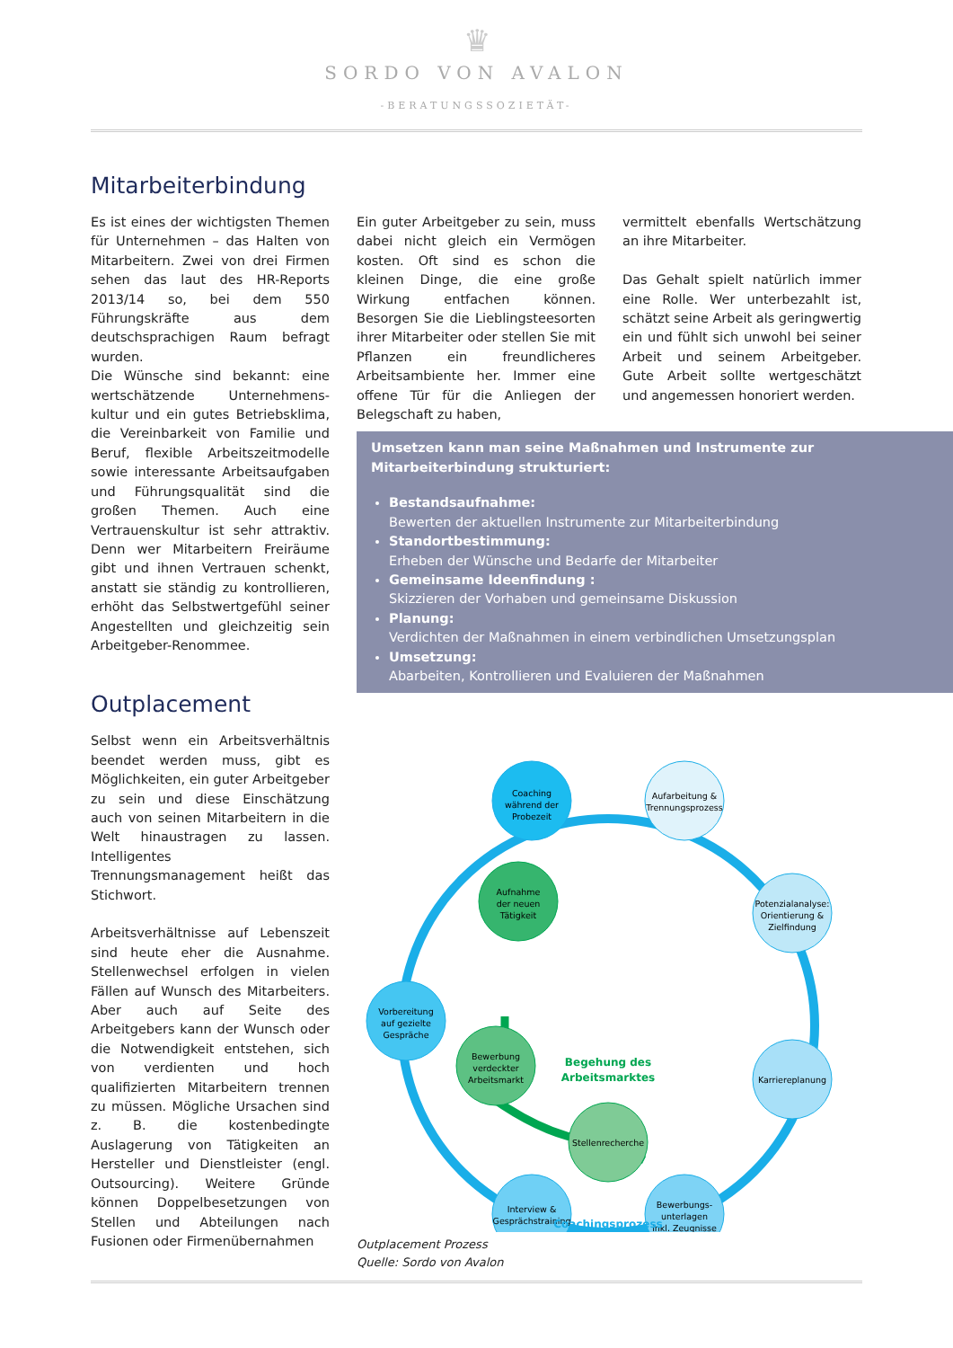♛
SORDO VON AVALON
-BERATUNGSSOZIETÄT-
Mitarbeiterbindung
Es ist eines der wichtigsten Themen für Unternehmen – das Halten von Mitarbeitern. Zwei von drei Firmen sehen das laut des HR-Reports 2013/14 so, bei dem 550 Führungskräfte aus dem deutschsprachigen Raum befragt wurden.
Die Wünsche sind bekannt: eine wertschätzende Unternehmens-kultur und ein gutes Betriebsklima, die Vereinbarkeit von Familie und Beruf, flexible Arbeitszeitmodelle sowie interessante Arbeitsaufgaben und Führungsqualität sind die großen Themen. Auch eine Vertrauenskultur ist sehr attraktiv. Denn wer Mitarbeitern Freiräume gibt und ihnen Vertrauen schenkt, anstatt sie ständig zu kontrollieren, erhöht das Selbstwertgefühl seiner Angestellten und gleichzeitig sein Arbeitgeber-Renommee.
Outplacement
Selbst wenn ein Arbeitsverhältnis beendet werden muss, gibt es Möglichkeiten, ein guter Arbeitgeber zu sein und diese Einschätzung auch von seinen Mitarbeitern in die Welt hinaustragen zu lassen. Intelligentes Trennungsmanagement heißt das Stichwort.
Arbeitsverhältnisse auf Lebenszeit sind heute eher die Ausnahme. Stellenwechsel erfolgen in vielen Fällen auf Wunsch des Mitarbeiters. Aber auch auf Seite des Arbeitgebers kann der Wunsch oder die Notwendigkeit entstehen, sich von verdienten und hoch qualifizierten Mitarbeitern trennen zu müssen. Mögliche Ursachen sind z. B. die kostenbedingte Auslagerung von Tätigkeiten an Hersteller und Dienstleister (engl. Outsourcing). Weitere Gründe können Doppelbesetzungen von Stellen und Abteilungen nach Fusionen oder Firmenübernahmen
Ein guter Arbeitgeber zu sein, muss dabei nicht gleich ein Vermögen kosten. Oft sind es schon die kleinen Dinge, die eine große Wirkung entfachen können. Besorgen Sie die Lieblingsteesorten ihrer Mitarbeiter oder stellen Sie mit Pflanzen ein freundlicheres Arbeitsambiente her. Immer eine offene Tür für die Anliegen der Belegschaft zu haben,
vermittelt ebenfalls Wertschätzung an ihre Mitarbeiter.
Das Gehalt spielt natürlich immer eine Rolle. Wer unterbezahlt ist, schätzt seine Arbeit als geringwertig ein und fühlt sich unwohl bei seiner Arbeit und seinem Arbeitgeber. Gute Arbeit sollte wertgeschätzt und angemessen honoriert werden.
Umsetzen kann man seine Maßnahmen und Instrumente zur Mitarbeiterbindung strukturiert:
Bestandsaufnahme:
Bewerten der aktuellen Instrumente zur Mitarbeiterbindung
Standortbestimmung:
Erheben der Wünsche und Bedarfe der Mitarbeiter
Gemeinsame Ideenfindung :
Skizzieren der Vorhaben und gemeinsame Diskussion
Planung:
Verdichten der Maßnahmen in einem verbindlichen Umsetzungsplan
Umsetzung:
Abarbeiten, Kontrollieren und Evaluieren der Maßnahmen
Coaching
während der
Probezeit
Aufarbeitung &
Trennungsprozess
Potenzialanalyse:
Orientierung &
Zielfindung
Karriereplanung
Bewerbungs-
unterlagen
inkl. Zeugnisse
Interview &
Gesprächstraining
Vorbereitung
auf gezielte
Gespräche
Aufnahme
der neuen
Tätigkeit
Bewerbung
verdeckter
Arbeitsmarkt
Stellenrecherche
Begehung des
Arbeitsmarktes
Coachingsprozess
Outplacement Prozess
Quelle: Sordo von Avalon